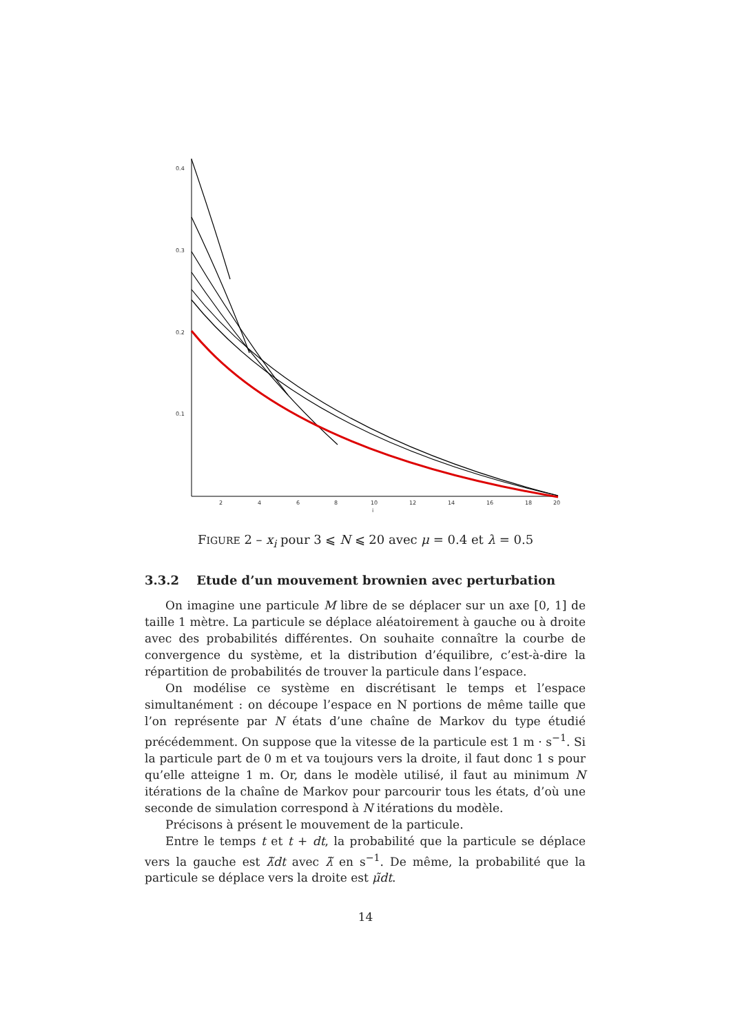0.4
0.3
0.2
0.1
2
4
6
8
10
12
14
16
18
20
i
FIGURE 2 – x<sub>i</sub> pour 3 ⩽ N ⩽ 20 avec μ = 0.4 et λ = 0.5
3.3.2 Etude d’un mouvement brownien avec perturbation
On imagine une particule M libre de se déplacer sur un axe [0, 1] de taille 1 mètre. La particule se déplace aléatoirement à gauche ou à droite avec des probabilités différentes. On souhaite connaître la courbe de convergence du système, et la distribution d’équilibre, c’est-à-dire la répartition de probabilités de trouver la particule dans l’espace.
On modélise ce système en discrétisant le temps et l’espace simultanément : on découpe l’espace en N portions de même taille que l’on représente par N états d’une chaîne de Markov du type étudié précédemment. On suppose que la vitesse de la particule est 1 m · s<sup>−1</sup>. Si la particule part de 0 m et va toujours vers la droite, il faut donc 1 s pour qu’elle atteigne 1 m. Or, dans le modèle utilisé, il faut au minimum N itérations de la chaîne de Markov pour parcourir tous les états, d’où une seconde de simulation correspond à N itérations du modèle.
Précisons à présent le mouvement de la particule.
Entre le temps t et t + dt, la probabilité que la particule se déplace vers la gauche est λ̃dt avec λ̃ en s<sup>−1</sup>. De même, la probabilité que la particule se déplace vers la droite est μ̃dt.
14